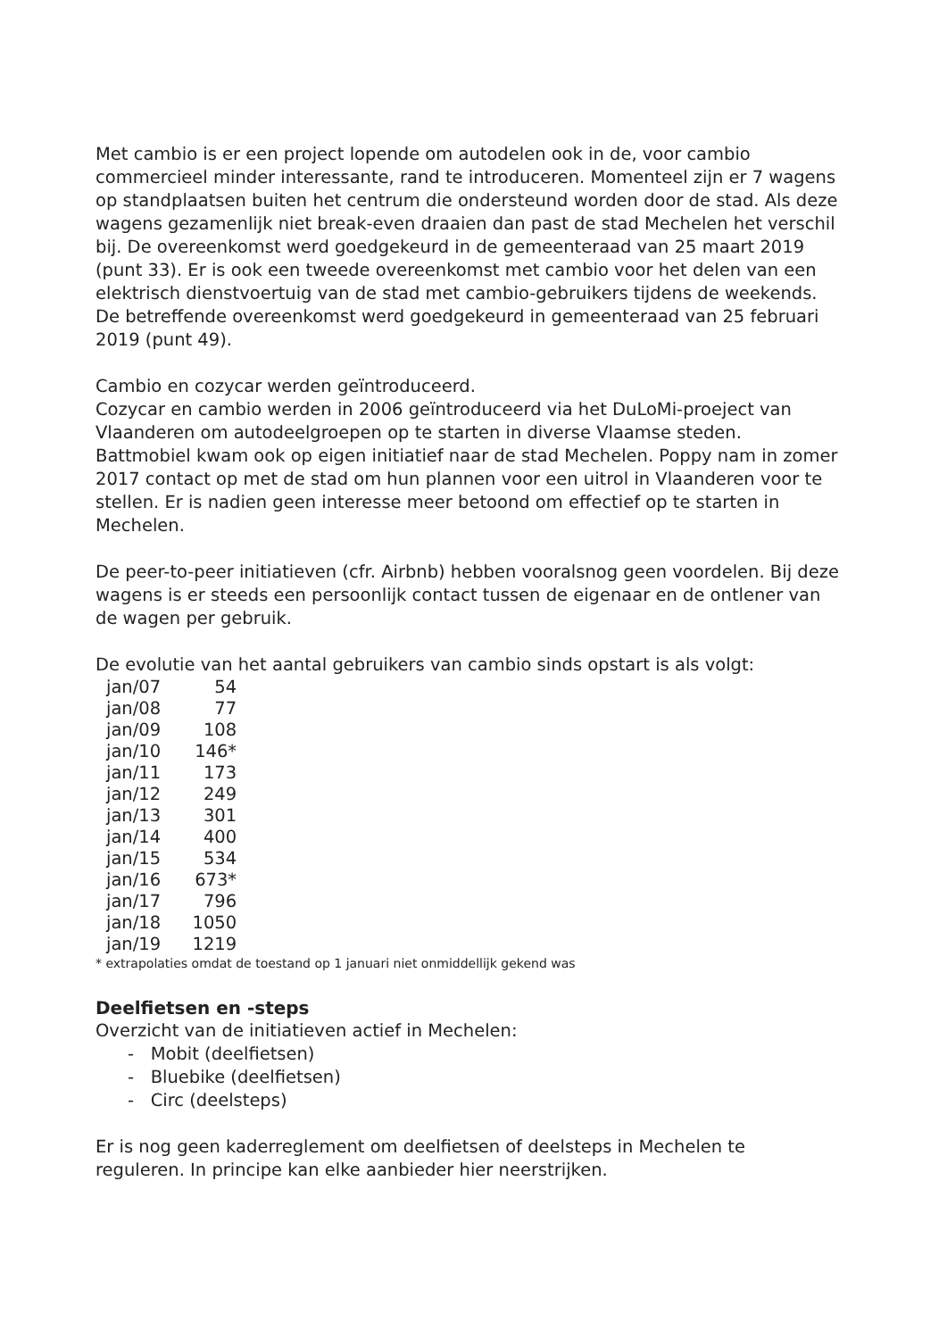Met cambio is er een project lopende om autodelen ook in de, voor cambio commercieel minder interessante, rand te introduceren. Momenteel zijn er 7 wagens op standplaatsen buiten het centrum die ondersteund worden door de stad. Als deze wagens gezamenlijk niet break-even draaien dan past de stad Mechelen het verschil bij. De overeenkomst werd goedgekeurd in de gemeenteraad van 25 maart 2019 (punt 33). Er is ook een tweede overeenkomst met cambio voor het delen van een elektrisch dienstvoertuig van de stad met cambio-gebruikers tijdens de weekends. De betreffende overeenkomst werd goedgekeurd in gemeenteraad van 25 februari 2019 (punt 49).
Cambio en cozycar werden geïntroduceerd.
Cozycar en cambio werden in 2006 geïntroduceerd via het DuLoMi-proeject van Vlaanderen om autodeelgroepen op te starten in diverse Vlaamse steden. Battmobiel kwam ook op eigen initiatief naar de stad Mechelen. Poppy nam in zomer 2017 contact op met de stad om hun plannen voor een uitrol in Vlaanderen voor te stellen. Er is nadien geen interesse meer betoond om effectief op te starten in Mechelen.
De peer-to-peer initiatieven (cfr. Airbnb) hebben vooralsnog geen voordelen. Bij deze wagens is er steeds een persoonlijk contact tussen de eigenaar en de ontlener van de wagen per gebruik.
De evolutie van het aantal gebruikers van cambio sinds opstart is als volgt:
| jan/07 | 54 |
| jan/08 | 77 |
| jan/09 | 108 |
| jan/10 | 146* |
| jan/11 | 173 |
| jan/12 | 249 |
| jan/13 | 301 |
| jan/14 | 400 |
| jan/15 | 534 |
| jan/16 | 673* |
| jan/17 | 796 |
| jan/18 | 1050 |
| jan/19 | 1219 |
* extrapolaties omdat de toestand op 1 januari niet onmiddellijk gekend was
Deelfietsen en -steps
Overzicht van de initiatieven actief in Mechelen:
- Mobit (deelfietsen)
- Bluebike (deelfietsen)
- Circ (deelsteps)
Er is nog geen kaderreglement om deelfietsen of deelsteps in Mechelen te reguleren. In principe kan elke aanbieder hier neerstrijken.